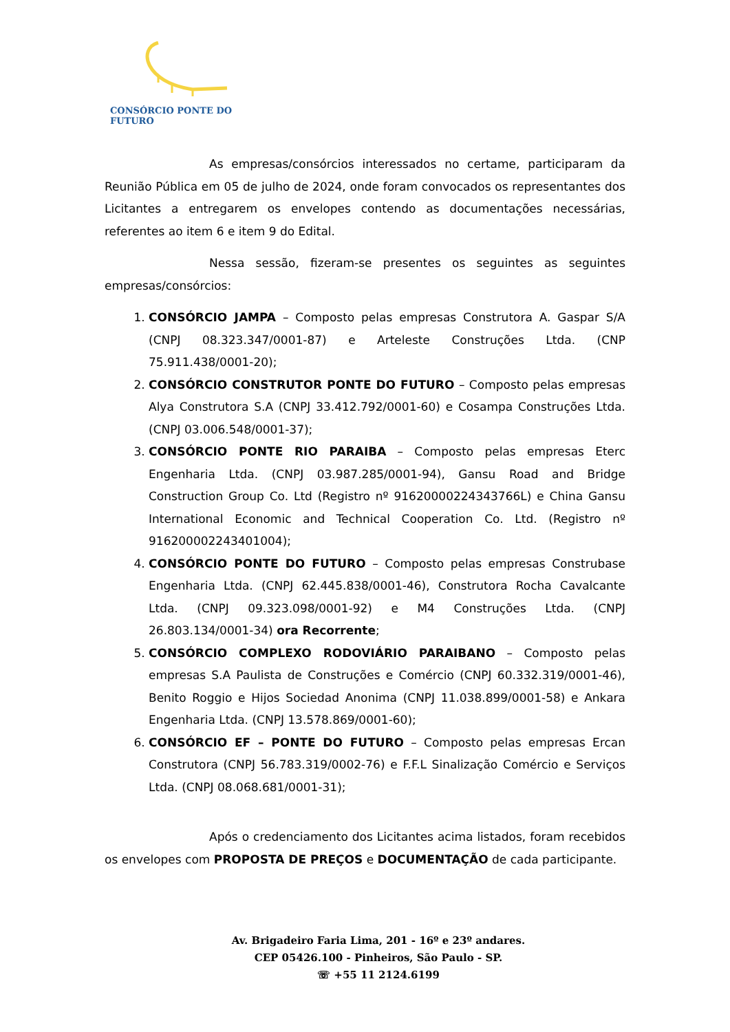CONSÓRCIO PONTE DO FUTURO
As empresas/consórcios interessados no certame, participaram da Reunião Pública em 05 de julho de 2024, onde foram convocados os representantes dos Licitantes a entregarem os envelopes contendo as documentações necessárias, referentes ao item 6 e item 9 do Edital.
Nessa sessão, fizeram-se presentes os seguintes as seguintes empresas/consórcios:
1. CONSÓRCIO JAMPA – Composto pelas empresas Construtora A. Gaspar S/A (CNPJ 08.323.347/0001-87) e Arteleste Construções Ltda. (CNP 75.911.438/0001-20);
2. CONSÓRCIO CONSTRUTOR PONTE DO FUTURO – Composto pelas empresas Alya Construtora S.A (CNPJ 33.412.792/0001-60) e Cosampa Construções Ltda. (CNPJ 03.006.548/0001-37);
3. CONSÓRCIO PONTE RIO PARAIBA – Composto pelas empresas Eterc Engenharia Ltda. (CNPJ 03.987.285/0001-94), Gansu Road and Bridge Construction Group Co. Ltd (Registro nº 91620000224343766L) e China Gansu International Economic and Technical Cooperation Co. Ltd. (Registro nº 916200002243401004);
4. CONSÓRCIO PONTE DO FUTURO – Composto pelas empresas Construbase Engenharia Ltda. (CNPJ 62.445.838/0001-46), Construtora Rocha Cavalcante Ltda. (CNPJ 09.323.098/0001-92) e M4 Construções Ltda. (CNPJ 26.803.134/0001-34) ora Recorrente;
5. CONSÓRCIO COMPLEXO RODOVIÁRIO PARAIBANO – Composto pelas empresas S.A Paulista de Construções e Comércio (CNPJ 60.332.319/0001-46), Benito Roggio e Hijos Sociedad Anonima (CNPJ 11.038.899/0001-58) e Ankara Engenharia Ltda. (CNPJ 13.578.869/0001-60);
6. CONSÓRCIO EF – PONTE DO FUTURO – Composto pelas empresas Ercan Construtora (CNPJ 56.783.319/0002-76) e F.F.L Sinalização Comércio e Serviços Ltda. (CNPJ 08.068.681/0001-31);
Após o credenciamento dos Licitantes acima listados, foram recebidos os envelopes com PROPOSTA DE PREÇOS e DOCUMENTAÇÃO de cada participante.
Av. Brigadeiro Faria Lima, 201 - 16º e 23º andares.
CEP 05426.100 - Pinheiros, São Paulo - SP.
☏ +55 11 2124.6199